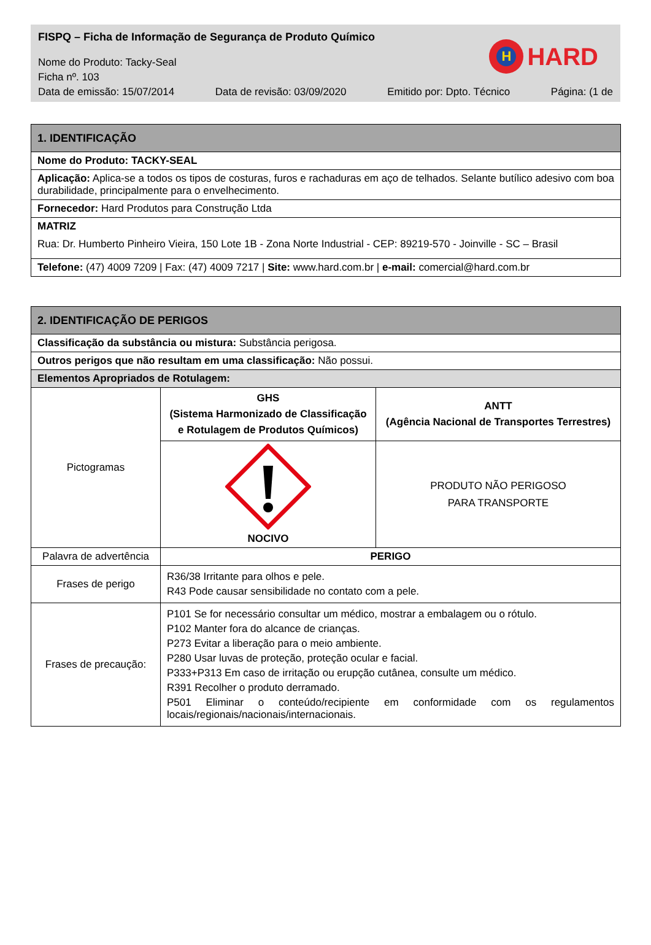FISPQ – Ficha de Informação de Segurança de Produto Químico
Nome do Produto: Tacky-Seal
Ficha nº. 103
Data de emissão: 15/07/2014 Data de revisão: 03/09/2020 Emitido por: Dpto. Técnico Página: (1 de
H
HARD
| 1. IDENTIFICAÇÃO |
| Nome do Produto: TACKY-SEAL |
| Aplicação: Aplica-se a todos os tipos de costuras, furos e rachaduras em aço de telhados. Selante butílico adesivo com boa durabilidade, principalmente para o envelhecimento. |
| Fornecedor: Hard Produtos para Construção Ltda |
| MATRIZ Rua: Dr. Humberto Pinheiro Vieira, 150 Lote 1B - Zona Norte Industrial - CEP: 89219-570 - Joinville - SC – Brasil |
| Telefone: (47) 4009 7209 / Fax: (47) 4009 7217 / Site: www.hard.com.br / e-mail: comercial@hard.com.br |
| 2. IDENTIFICAÇÃO DE PERIGOS | | |
| Classificação da substância ou mistura: Substância perigosa. | | |
| Outros perigos que não resultam em uma classificação: Não possui. | | |
| Elementos Apropriados de Rotulagem: | | |
| Pictogramas | GHS (Sistema Harmonizado de Classificação e Rotulagem de Produtos Químicos) | ANTT (Agência Nacional de Transportes Terrestres) |
| | NOCIVO | PRODUTO NÃO PERIGOSO PARA TRANSPORTE |
| Palavra de advertência | PERIGO | |
| Frases de perigo | R36/38 Irritante para olhos e pele. R43 Pode causar sensibilidade no contato com a pele. | |
| Frases de precaução: | P101 Se for necessário consultar um médico, mostrar a embalagem ou o rótulo. P102 Manter fora do alcance de crianças. P273 Evitar a liberação para o meio ambiente. P280 Usar luvas de proteção, proteção ocular e facial. P333+P313 Em caso de irritação ou erupção cutânea, consulte um médico. R391 Recolher o produto derramado. P501 Eliminar o conteúdo/recipiente em conformidade com os regulamentos locais/regionais/nacionais/internacionais. | |